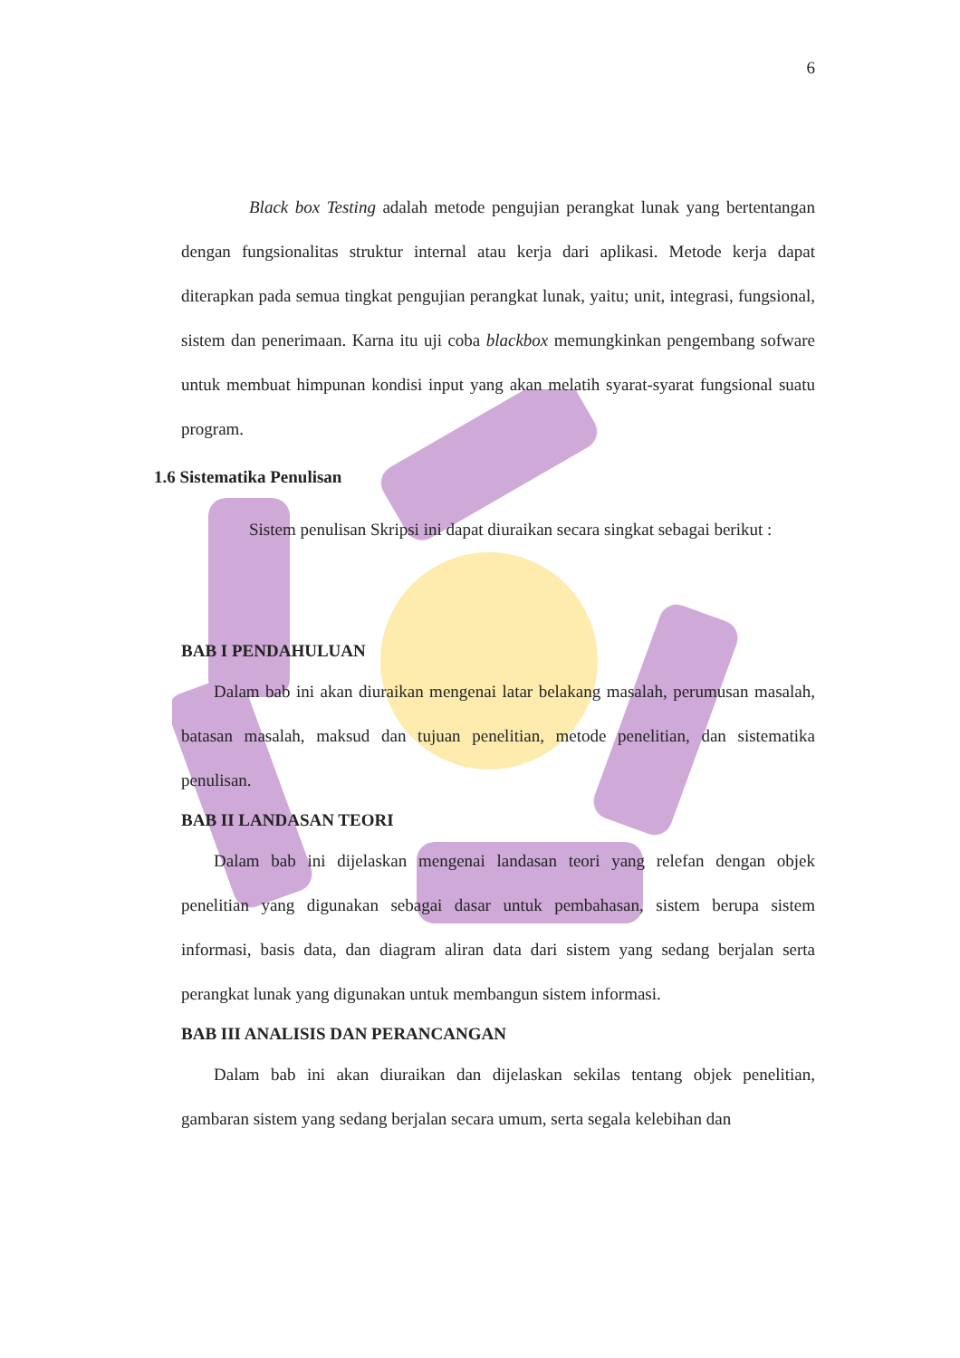6
Black box Testing adalah metode pengujian perangkat lunak yang bertentangan dengan fungsionalitas struktur internal atau kerja dari aplikasi. Metode kerja dapat diterapkan pada semua tingkat pengujian perangkat lunak, yaitu; unit, integrasi, fungsional, sistem dan penerimaan. Karna itu uji coba blackbox memungkinkan pengembang sofware untuk membuat himpunan kondisi input yang akan melatih syarat-syarat fungsional suatu program.
1.6 Sistematika Penulisan
Sistem penulisan Skripsi ini dapat diuraikan secara singkat sebagai berikut :
BAB I PENDAHULUAN
Dalam bab ini akan diuraikan mengenai latar belakang masalah, perumusan masalah, batasan masalah, maksud dan tujuan penelitian, metode penelitian, dan sistematika penulisan.
BAB II LANDASAN TEORI
Dalam bab ini dijelaskan mengenai landasan teori yang relefan dengan objek penelitian yang digunakan sebagai dasar untuk pembahasan, sistem berupa sistem informasi, basis data, dan diagram aliran data dari sistem yang sedang berjalan serta perangkat lunak yang digunakan untuk membangun sistem informasi.
BAB III ANALISIS DAN PERANCANGAN
Dalam bab ini akan diuraikan dan dijelaskan sekilas tentang objek penelitian, gambaran sistem yang sedang berjalan secara umum, serta segala kelebihan dan